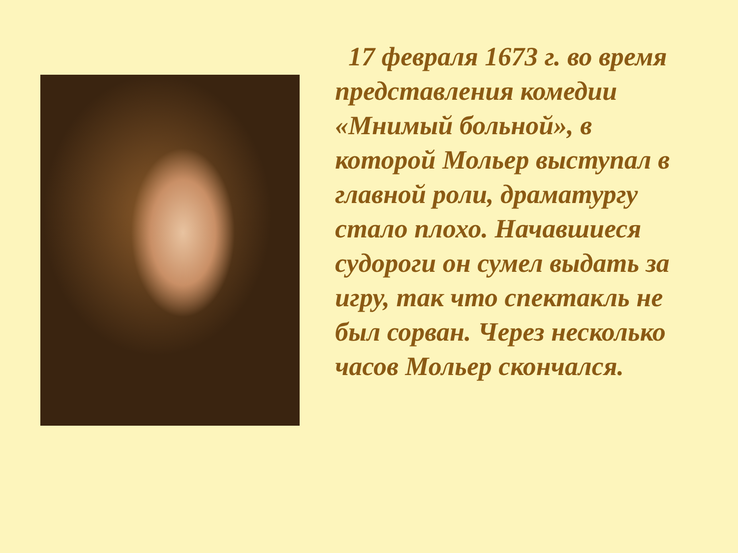17 февраля 1673 г. во время представления комедии «Мнимый больной», в которой Мольер выступал в главной роли, драматургу стало плохо. Начавшиеся судороги он сумел выдать за игру, так что спектакль не был сорван. Через несколько часов Мольер скончался.